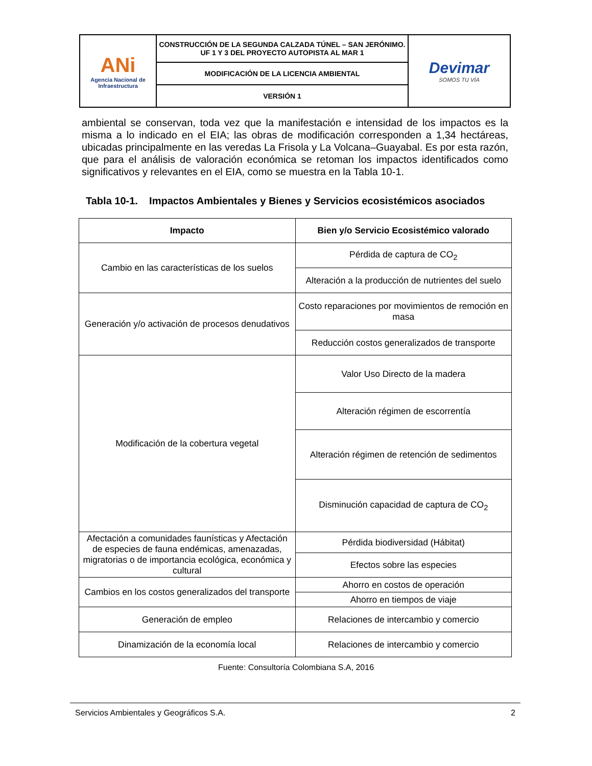| ANi Agencia Nacional de Infraestructura | CONSTRUCCIÓN DE LA SEGUNDA CALZADA TÚNEL – SAN JERÓNIMO. UF 1 Y 3 DEL PROYECTO AUTOPISTA AL MAR 1 | Devimar SOMOS TU VÍA |
| | MODIFICACIÓN DE LA LICENCIA AMBIENTAL | |
| | VERSIÓN 1 | |
ambiental se conservan, toda vez que la manifestación e intensidad de los impactos es la misma a lo indicado en el EIA; las obras de modificación corresponden a 1,34 hectáreas, ubicadas principalmente en las veredas La Frisola y La Volcana–Guayabal. Es por esta razón, que para el análisis de valoración económica se retoman los impactos identificados como significativos y relevantes en el EIA, como se muestra en la Tabla 10-1.
Tabla 10-1. Impactos Ambientales y Bienes y Servicios ecosistémicos asociados
| Impacto | Bien y/o Servicio Ecosistémico valorado |
| --- | --- |
| Cambio en las características de los suelos | Pérdida de captura de CO<sub>2</sub> |
| | Alteración a la producción de nutrientes del suelo |
| Generación y/o activación de procesos denudativos | Costo reparaciones por movimientos de remoción en masa |
| | Reducción costos generalizados de transporte |
| Modificación de la cobertura vegetal | Valor Uso Directo de la madera |
| | Alteración régimen de escorrentía |
| | Alteración régimen de retención de sedimentos |
| | Disminución capacidad de captura de CO<sub>2</sub> |
| Afectación a comunidades faunísticas y Afectación de especies de fauna endémicas, amenazadas, migratorias o de importancia ecológica, económica y cultural | Pérdida biodiversidad (Hábitat) |
| | Efectos sobre las especies |
| Cambios en los costos generalizados del transporte | Ahorro en costos de operación |
| | Ahorro en tiempos de viaje |
| Generación de empleo | Relaciones de intercambio y comercio |
| Dinamización de la economía local | Relaciones de intercambio y comercio |
Fuente: Consultoría Colombiana S.A, 2016
Servicios Ambientales y Geográficos S.A. 2